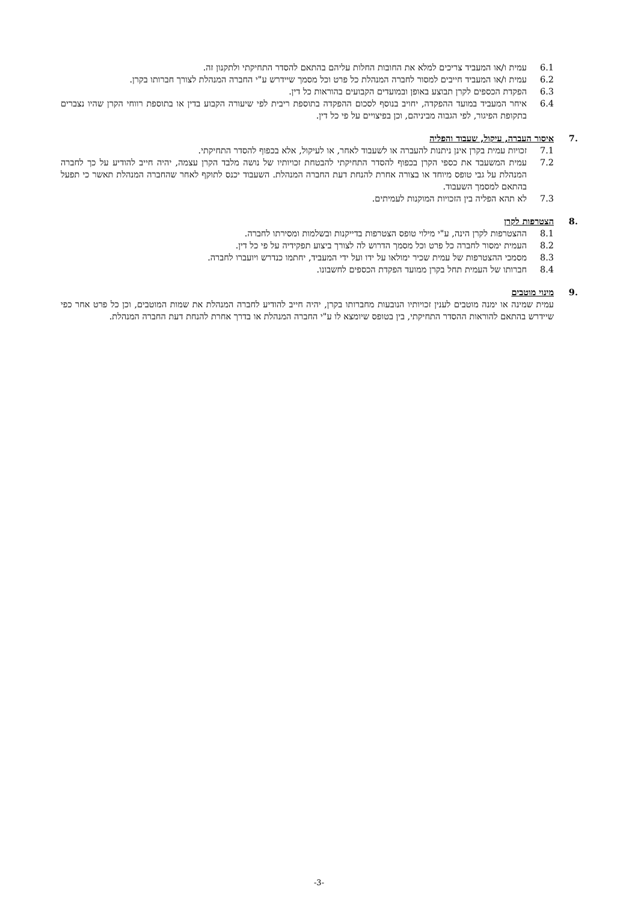6.1 עמית ו/או המעביד צריכים למלא את החובות החלות עליהם בהתאם להסדר התחיקתי ולתקנון זה.
6.2 עמית ו/או המעביד חייבים למסור לחברה המנהלת כל פרט וכל מסמך שיידרש ע"י החברה המנהלת לצורך חברותו בקרן.
6.3 הפקדת הכספים לקרן תבוצע באופן ובמועדים הקבועים בהוראות כל דין.
6.4 איחר המעביד במועד ההפקדה, יחויב בנוסף לסכום ההפקדה בתוספת ריבית לפי שיעורה הקבוע בדין או בתוספת רווחי הקרן שהיו נצברים בתקופת הפיגור, לפי הגבוה מביניהם, וכן בפיצויים על פי כל דין.
.7 איסור העברה, עיקול, שעבוד והפליה
7.1 זכויות עמית בקרן אינן ניתנות להעברה או לשעבוד לאחר, או לעיקול, אלא בכפוף להסדר התחיקתי.
7.2 עמית המשעבד את כספי הקרן בכפוף להסדר התחיקתי להבטחת זכויותיו של נושה מלבד הקרן עצמה, יהיה חייב להודיע על כך לחברה המנהלת על גבי טופס מיוחד או בצורה אחרת להנחת דעת החברה המנהלת. השעבוד יכנס לתוקף לאחר שהחברה המנהלת תאשר כי תפעל בהתאם למסמך השעבוד.
7.3 לא תהא הפליה בין הזכויות המוקנות לעמיתים.
.8 הצטרפות לקרן
8.1 ההצטרפות לקרן הינה, ע"י מילוי טופס הצטרפות בדייקנות ובשלמות ומסירתו לחברה.
8.2 העמית ימסור לחברה כל פרט וכל מסמך הדרוש לה לצורך ביצוע תפקידיה על פי כל דין.
8.3 מסמכי ההצטרפות של עמית שכיר ימולאו על ידו ועל ידי המעביד, יחתמו כנדרש ויועברו לחברה.
8.4 חברותו של העמית תחל בקרן ממועד הפקדת הכספים לחשבונו.
.9 מינוי מוטבים
עמית שמינה או ימנה מוטבים לענין זכויותיו הנובעות מחברותו בקרן, יהיה חייב להודיע לחברה המנהלת את שמות המוטבים, וכן כל פרט אחר כפי שיידרש בהתאם להוראות ההסדר התחיקתי, בין בטופס שיומצא לו ע"י החברה המנהלת או בדרך אחרת להנחת דעת החברה המנהלת.
-3-